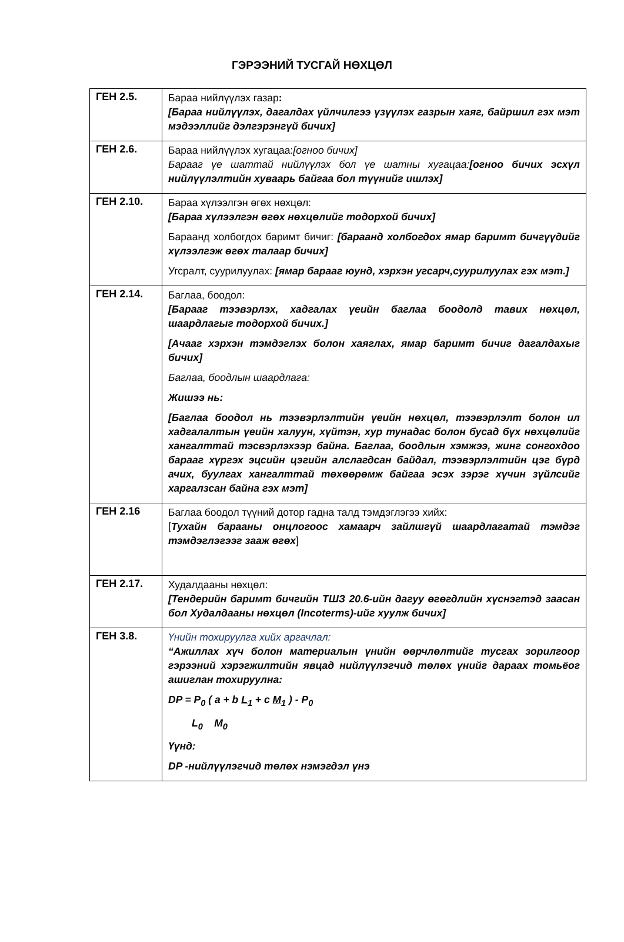ГЭРЭЭНИЙ ТУСГАЙ НӨХЦӨЛ
| ГЕН 2.5. | Бараа нийлүүлэх газар : [Бараа нийлүүлэх, дагалдах үйлчилгээ үзүүлэх газрын хаяг, байршил гэх мэт мэдээллийг дэлгэрэнгүй бичих] |
| ГЕН 2.6. | Бараа нийлүүлэх хугацаа: [огноо бичих] Барааг үе шаттай нийлүүлэх бол үе шатны хугацаа: [огноо бичих эсхүл нийлүүлэлтийн хуваарь байгаа бол түүнийг ишлэх] |
| ГЕН 2.10. | Бараа хүлээлгэн өгөх нөхцөл: [Бараа хүлээлгэн өгөх нөхцөлийг тодорхой бичих] Бараанд холбогдох баримт бичиг: [бараанд холбогдох ямар баримт бичгүүдийг хүлээлгэж өгөх талаар бичих] Угсралт, суурилуулах: [ямар барааг юунд, хэрхэн угсарч,суурилуулах гэх мэт.] |
| ГЕН 2.14. | Баглаа, боодол: [Барааг тээвэрлэх, хадгалах үеийн баглаа боодолд тавих нөхцөл, шаардлагыг тодорхой бичих.] [Ачааг хэрхэн тэмдэглэх болон хаяглах, ямар баримт бичиг дагалдахыг бичих] Баглаа, боодлын шаардлага: Жишээ нь: [Баглаа боодол нь тээвэрлэлтийн үеийн нөхцөл, тээвэрлэлт болон ил хадгалалтын үеийн халуун, хүйтэн, хур тунадас болон бусад бүх нөхцөлийг хангалттай тэсвэрлэхээр байна. Баглаа, боодлын хэмжээ, жинг сонгохдоо барааг хүргэх эцсийн цэгийн алслагдсан байдал, тээвэрлэлтийн цэг бүрд ачих, буулгах хангалттай төхөөрөмж байгаа эсэх зэрэг хүчин зүйлсийг харгалзсан байна гэх мэт] |
| ГЕН 2.16 | Баглаа боодол түүний дотор гадна талд тэмдэглэгээ хийх: [ Тухайн барааны онцлогоос хамаарч зайлшгүй шаардлагатай тэмдэг тэмдэглэгээг зааж өгөх ] |
| ГЕН 2.17. | Худалдааны нөхцөл: [Тендерийн баримт бичгийн ТШЗ 20.6-ийн дагуу өгөгдлийн хүснэгтэд заасан бол Худалдааны нөхцөл (Incoterms)-ийг хуулж бичих] |
| ГЕН 3.8. | Үнийн тохируулга хийх аргачлал: “Ажиллах хүч болон материалын үнийн өөрчлөлтийг тусгах зорилгоор гэрээний хэрэгжилтийн явцад нийлүүлэгчид төлөх үнийг дараах томьёог ашиглан тохируулна: DP = P<sub>0</sub> ( a + b L<sub>1</sub> + c M<sub>1</sub> ) - P<sub>0</sub> L<sub>0</sub> M<sub>0</sub> Үүнд: DP -нийлүүлэгчид төлөх нэмэгдэл үнэ |